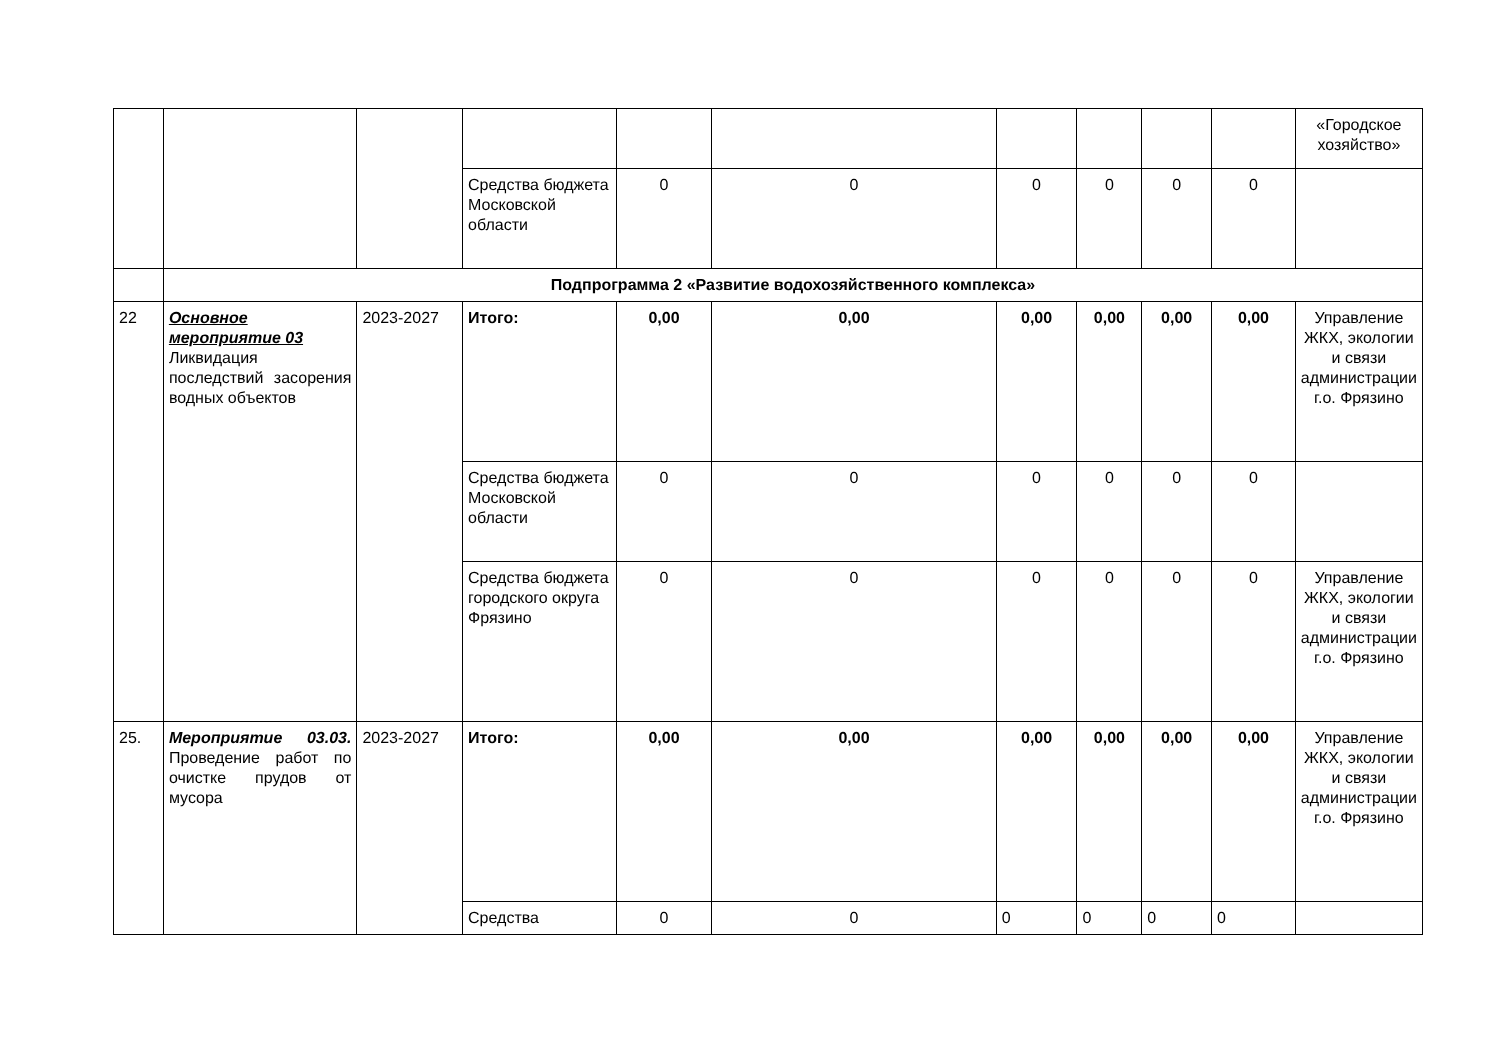| | | | | | | | | | | «Городское хозяйство» |
| | | | Средства бюджета Московской области | 0 | 0 | 0 | 0 | 0 | 0 | |
| | Подпрограмма 2 «Развитие водохозяйственного комплекса» | | | | | | | | | |
| 22 | Основное мероприятие 03 Ликвидация последствий засорения водных объектов | 2023-2027 | Итого: | 0,00 | 0,00 | 0,00 | 0,00 | 0,00 | 0,00 | Управление ЖКХ, экологии и связи администрации г.о. Фрязино |
| | | | Средства бюджета Московской области | 0 | 0 | 0 | 0 | 0 | 0 | |
| | | | Средства бюджета городского округа Фрязино | 0 | 0 | 0 | 0 | 0 | 0 | Управление ЖКХ, экологии и связи администрации г.о. Фрязино |
| 25. | Мероприятие 03.03. Проведение работ по очистке прудов от мусора | 2023-2027 | Итого: | 0,00 | 0,00 | 0,00 | 0,00 | 0,00 | 0,00 | Управление ЖКХ, экологии и связи администрации г.о. Фрязино |
| | | | Средства | 0 | 0 | 0 | 0 | 0 | 0 | |